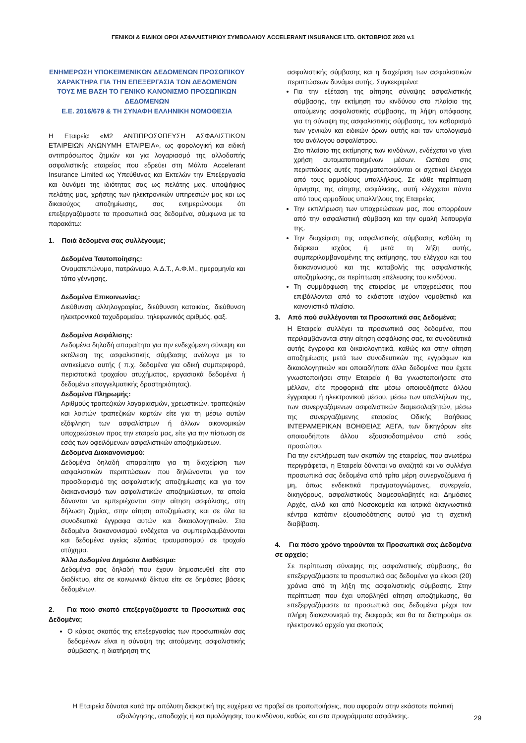ΓΕΝΙΚΟΙ & ΕΙΔΙΚΟΙ ΟΡΟΙ ΑΣΦΑΛΙΣΤΗΡΙΟΥ ΣΥΜΒΟΛΑΙΟΥ ACCELERANT INSURANCE LTD. ΟΚΤΩΒΡΙΟΣ 2020 v.1
ΕΝΗΜΕΡΩΣΗ ΥΠΟΚΕΙΜΕΝΙΚΩΝ ΔΕΔΟΜΕΝΩΝ ΠΡΟΣΩΠΙΚΟΥ ΧΑΡΑΚΤΗΡΑ ΓΙΑ ΤΗΝ ΕΠΕΞΕΡΓΑΣΙΑ ΤΩΝ ΔΕΔΟΜΕΝΩΝ ΤΟΥΣ ΜΕ ΒΑΣΗ ΤΟ ΓΕΝΙΚΟ ΚΑΝΟΝΙΣΜΟ ΠΡΟΣΩΠΙΚΩΝ ΔΕΔΟΜΕΝΩΝ
Ε.Ε. 2016/679 & ΤΗ ΣΥΝΑΦΗ ΕΛΛΗΝΙΚΗ ΝΟΜΟΘΕΣΙΑ
Η Εταιρεία «Μ2 ΑΝΤΙΠΡΟΣΩΠΕΥΣΗ ΑΣΦΑΛΙΣΤΙΚΩΝ ΕΤΑΙΡΕΙΩΝ ΑΝΩΝΥΜΗ ΕΤΑΙΡΕΙΑ», ως φορολογική και ειδική αντιπρόσωπος ζημιών και για λογαριασμό της αλλοδαπής ασφαλιστικής εταιρείας που εδρεύει στη Μάλτα Accelerant Insurance Limited ως Υπεύθυνος και Εκτελών την Επεξεργασία και δυνάμει της ιδιότητας σας ως πελάτης μας, υποψήφιος πελάτης μας, χρήστης των ηλεκτρονικών υπηρεσιών μας και ως δικαιούχος αποζημίωσης, σας ενημερώνουμε ότι επεξεργαζόμαστε τα προσωπικά σας δεδομένα, σύμφωνα με τα παρακάτω:
1. Ποιά δεδομένα σας συλλέγουμε;
Δεδομένα Ταυτοποίησης:
Ονοματεπώνυμο, πατρώνυμο, Α.Δ.Τ., Α.Φ.Μ., ημερομηνία και τόπο γέννησης.
Δεδομένα Επικοινωνίας:
Διεύθυνση αλληλογραφίας, διεύθυνση κατοικίας, διεύθυνση ηλεκτρονικού ταχυδρομείου, τηλεφωνικός αριθμός, φαξ.
Δεδομένα Ασφάλισης:
Δεδομένα δηλαδή απαραίτητα για την ενδεχόμενη σύναψη και εκτέλεση της ασφαλιστικής σύμβασης ανάλογα με το αντικείμενο αυτής ( π.χ. δεδομένα για οδική συμπεριφορά, περιστατικά τροχαίου ατυχήματος, εργασιακά δεδομένα ή δεδομένα επαγγελματικής δραστηριότητας).
Δεδομένα Πληρωμής:
Αριθμούς τραπεζικών λογαριασμών, χρεωστικών, τραπεζικών και λοιπών τραπεζικών καρτών είτε για τη μέσω αυτών εξόφληση των ασφαλίστρων ή άλλων οικονομικών υποχρεώσεων προς την εταιρεία μας, είτε για την πίστωση σε εσάς των οφειλόμενων ασφαλιστικών αποζημιώσεων.
Δεδομένα Διακανονισμού:
Δεδομένα δηλαδή απαραίτητα για τη διαχείριση των ασφαλιστικών περιπτώσεων που δηλώνονται, για τον προσδιορισμό της ασφαλιστικής αποζημίωσης και για τον διακανονισμό των ασφαλιστικών αποζημιώσεων, τα οποία δύνανται να εμπεριέχονται στην αίτηση ασφάλισης, στη δήλωση ζημίας, στην αίτηση αποζημίωσης και σε όλα τα συνοδευτικά έγγραφα αυτών και δικαιολογητικών. Στα δεδομένα διακανονισμού ενδέχεται να συμπεριλαμβάνονται και δεδομένα υγείας εξαιτίας τραυματισμού σε τροχαίο ατύχημα.
Άλλα Δεδομένα Δημόσια Διαθέσιμα:
Δεδομένα σας δηλαδή που έχουν δημοσιευθεί είτε στο διαδίκτυο, είτε σε κοινωνικά δίκτυα είτε σε δημόσιες βάσεις δεδομένων.
2. Για ποιό σκοπό επεξεργαζόμαστε τα Προσωπικά σας Δεδομένα;
Ο κύριος σκοπός της επεξεργασίας των προσωπικών σας δεδομένων είναι η σύναψη της αιτούμενης ασφαλιστικής σύμβασης, η διατήρηση της
ασφαλιστικής σύμβασης και η διαχείριση των ασφαλιστικών περιπτώσεων δυνάμει αυτής. Συγκεκριμένα:
Για την εξέταση της αίτησης σύναψης ασφαλιστικής σύμβασης, την εκτίμηση του κινδύνου στο πλαίσιο της αιτούμενης ασφαλιστικής σύμβασης, τη λήψη απόφασης για τη σύναψη της ασφαλιστικής σύμβασης, τον καθορισμό των γενικών και ειδικών όρων αυτής και τον υπολογισμό του ανάλογου ασφαλίστρου.
Στο πλαίσιο της εκτίμησης των κινδύνων, ενδέχεται να γίνει χρήση αυτοματοποιημένων μέσων. Ωστόσο στις περιπτώσεις αυτές πραγματοποιούνται οι σχετικοί έλεγχοι από τους αρμοδίους υπαλλήλους. Σε κάθε περίπτωση άρνησης της αίτησης ασφάλισης, αυτή ελέγχεται πάντα από τους αρμοδίους υπαλλήλους της Εταιρείας.
Την εκπλήρωση των υποχρεώσεων μας, που απορρέουν από την ασφαλιστική σύμβαση και την ομαλή λειτουργία της.
Την διαχείριση της ασφαλιστικής σύμβασης καθόλη τη διάρκεια ισχύος ή μετά τη λήξη αυτής, συμπεριλαμβανομένης της εκτίμησης, του ελέγχου και του διακανονισμού και της καταβολής της ασφαλιστικής αποζημίωσης, σε περίπτωση επέλευσης του κινδύνου.
Τη συμμόρφωση της εταιρείας με υποχρεώσεις που επιβάλλονται από το εκάστοτε ισχύον νομοθετικό και κανονιστικό πλαίσιο.
3. Από πού συλλέγονται τα Προσωπικά σας Δεδομένα;
Η Εταιρεία συλλέγει τα προσωπικά σας δεδομένα, που περιλαμβάνονται στην αίτηση ασφάλισης σας, τα συνοδευτικά αυτής έγγραφα και δικαιολογητικά, καθώς και στην αίτηση αποζημίωσης μετά των συνοδευτικών της εγγράφων και δικαιολογητικών και οποιαδήποτε άλλα δεδομένα που έχετε γνωστοποιήσει στην Εταιρεία ή θα γνωστοποιήσετε στο μέλλον, είτε προφορικά είτε μέσω οποιουδήποτε άλλου έγγραφου ή ηλεκτρονικού μέσου, μέσω των υπαλλήλων της, των συνεργαζόμενων ασφαλιστικών διαμεσολαβητών, μέσω της συνεργαζόμενης εταιρείας Οδικής Βοήθειας ΙΝΤΕΡΑΜΕΡΙΚΑΝ ΒΟΗΘΕΙΑΣ ΑΕΓΑ, των δικηγόρων είτε οποιουδήποτε άλλου εξουσιοδοτημένου από εσάς προσώπου.
Για την εκπλήρωση των σκοπών της εταιρείας, που ανωτέρω περιγράφεται, η Εταιρεία δύναται να αναζητά και να συλλέγει προσωπικά σας δεδομένα από τρίτα μέρη συνεργαζόμενα ή μη, όπως ενδεικτικά πραγματογνώμονες, συνεργεία, δικηγόρους, ασφαλιστικούς διαμεσολαβητές και Δημόσιες Αρχές, αλλά και από Νοσοκομεία και ιατρικά διαγνωστικά κέντρα κατόπιν εξουσιοδότησης αυτού για τη σχετική διαβίβαση.
4. Για πόσο χρόνο τηρούνται τα Προσωπικά σας Δεδομένα σε αρχείο;
Σε περίπτωση σύναψης της ασφαλιστικής σύμβασης, θα επεξεργαζόμαστε τα προσωπικά σας δεδομένα για είκοσι (20) χρόνια από τη λήξη της ασφαλιστικής σύμβασης. Στην περίπτωση που έχει υποβληθεί αίτηση αποζημίωσης, θα επεξεργαζόμαστε τα προσωπικά σας δεδομένα μέχρι τον πλήρη διακανονισμό της διαφοράς και θα τα διατηρούμε σε ηλεκτρονικό αρχείο για σκοπούς
Η Εταιρεία δύναται κατά την απόλυτη διακριτική της ευχέρεια να προβεί σε τροποποιήσεις, που αφορούν στην εκάστοτε πολιτική αξιολόγησης, αποδοχής ή και τιμολόγησης του κινδύνου, καθώς και στα προγράμματα ασφάλισης.
29